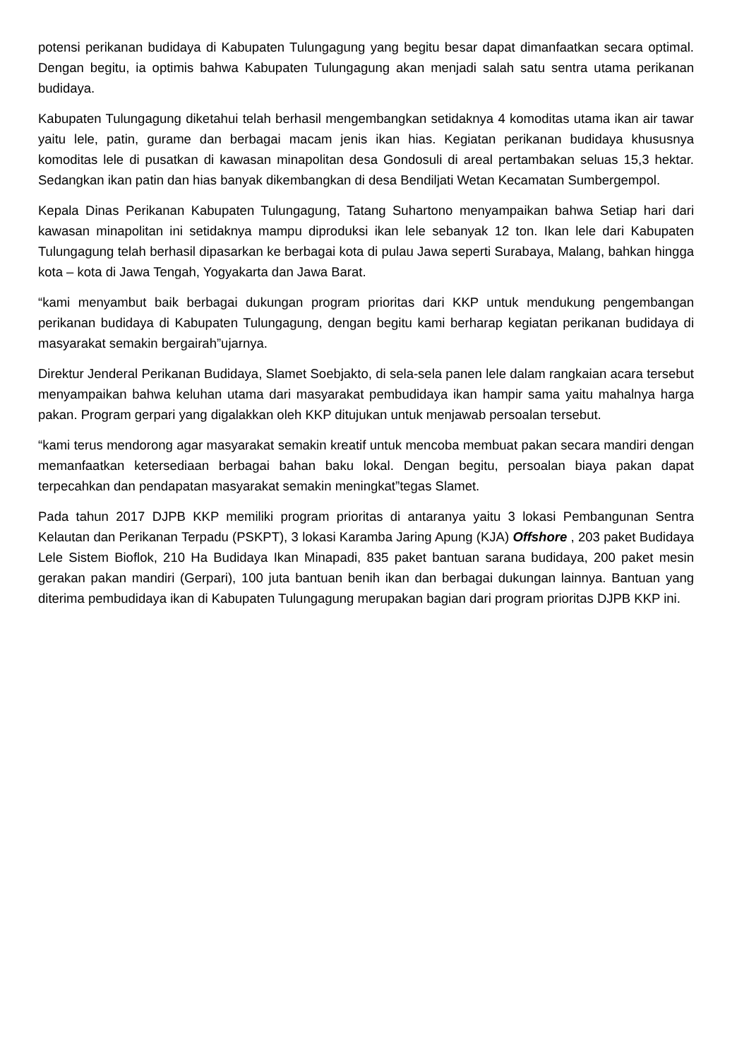potensi perikanan budidaya di Kabupaten Tulungagung yang begitu besar dapat dimanfaatkan secara optimal. Dengan begitu, ia optimis bahwa Kabupaten Tulungagung akan menjadi salah satu sentra utama perikanan budidaya.
Kabupaten Tulungagung diketahui telah berhasil mengembangkan setidaknya 4 komoditas utama ikan air tawar yaitu lele, patin, gurame dan berbagai macam jenis ikan hias. Kegiatan perikanan budidaya khususnya komoditas lele di pusatkan di kawasan minapolitan desa Gondosuli di areal pertambakan seluas 15,3 hektar. Sedangkan ikan patin dan hias banyak dikembangkan di desa Bendiljati Wetan Kecamatan Sumbergempol.
Kepala Dinas Perikanan Kabupaten Tulungagung, Tatang Suhartono menyampaikan bahwa Setiap hari dari kawasan minapolitan ini setidaknya mampu diproduksi ikan lele sebanyak 12 ton. Ikan lele dari Kabupaten Tulungagung telah berhasil dipasarkan ke berbagai kota di pulau Jawa seperti Surabaya, Malang, bahkan hingga kota – kota di Jawa Tengah, Yogyakarta dan Jawa Barat.
“kami menyambut baik berbagai dukungan program prioritas dari KKP untuk mendukung pengembangan perikanan budidaya di Kabupaten Tulungagung, dengan begitu kami berharap kegiatan perikanan budidaya di masyarakat semakin bergairah”ujarnya.
Direktur Jenderal Perikanan Budidaya, Slamet Soebjakto, di sela-sela panen lele dalam rangkaian acara tersebut menyampaikan bahwa keluhan utama dari masyarakat pembudidaya ikan hampir sama yaitu mahalnya harga pakan. Program gerpari yang digalakkan oleh KKP ditujukan untuk menjawab persoalan tersebut.
“kami terus mendorong agar masyarakat semakin kreatif untuk mencoba membuat pakan secara mandiri dengan memanfaatkan ketersediaan berbagai bahan baku lokal. Dengan begitu, persoalan biaya pakan dapat terpecahkan dan pendapatan masyarakat semakin meningkat”tegas Slamet.
Pada tahun 2017 DJPB KKP memiliki program prioritas di antaranya yaitu 3 lokasi Pembangunan Sentra Kelautan dan Perikanan Terpadu (PSKPT), 3 lokasi Karamba Jaring Apung (KJA) Offshore , 203 paket Budidaya Lele Sistem Bioflok, 210 Ha Budidaya Ikan Minapadi, 835 paket bantuan sarana budidaya, 200 paket mesin gerakan pakan mandiri (Gerpari), 100 juta bantuan benih ikan dan berbagai dukungan lainnya. Bantuan yang diterima pembudidaya ikan di Kabupaten Tulungagung merupakan bagian dari program prioritas DJPB KKP ini.